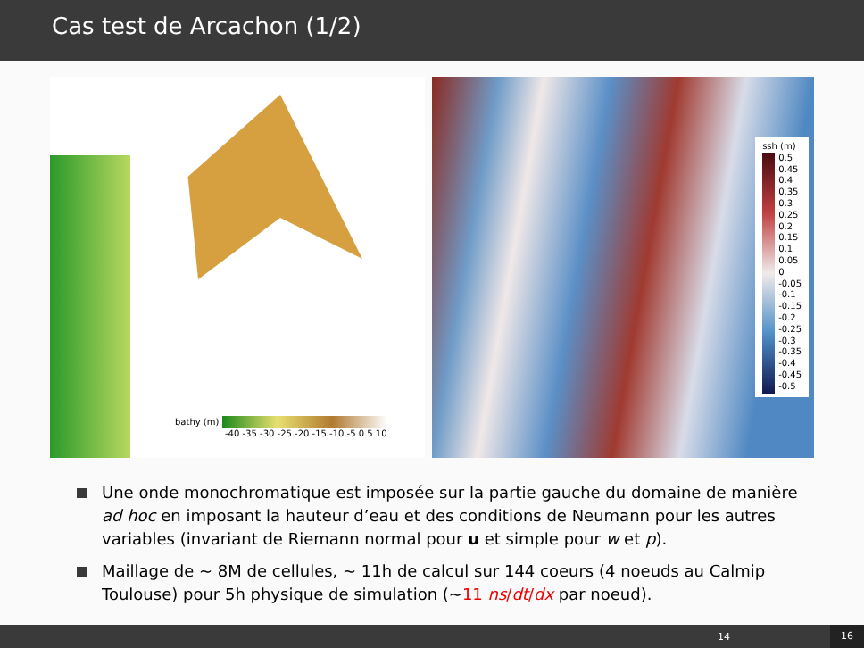Cas test de Arcachon (1/2)
bathy (m)
-40 -35 -30 -25 -20 -15 -10 -5 0 5 10
ssh (m)
0.5
0.45
0.4
0.35
0.3
0.25
0.2
0.15
0.1
0.05
0
-0.05
-0.1
-0.15
-0.2
-0.25
-0.3
-0.35
-0.4
-0.45
-0.5
Une onde monochromatique est imposée sur la partie gauche du domaine de manière ad hoc en imposant la hauteur d’eau et des conditions de Neumann pour les autres variables (invariant de Riemann normal pour u et simple pour w et p).
Maillage de ~ 8M de cellules, ~ 11h de calcul sur 144 coeurs (4 noeuds au Calmip Toulouse) pour 5h physique de simulation (~11 ns/dt/dx par noeud).
14 16